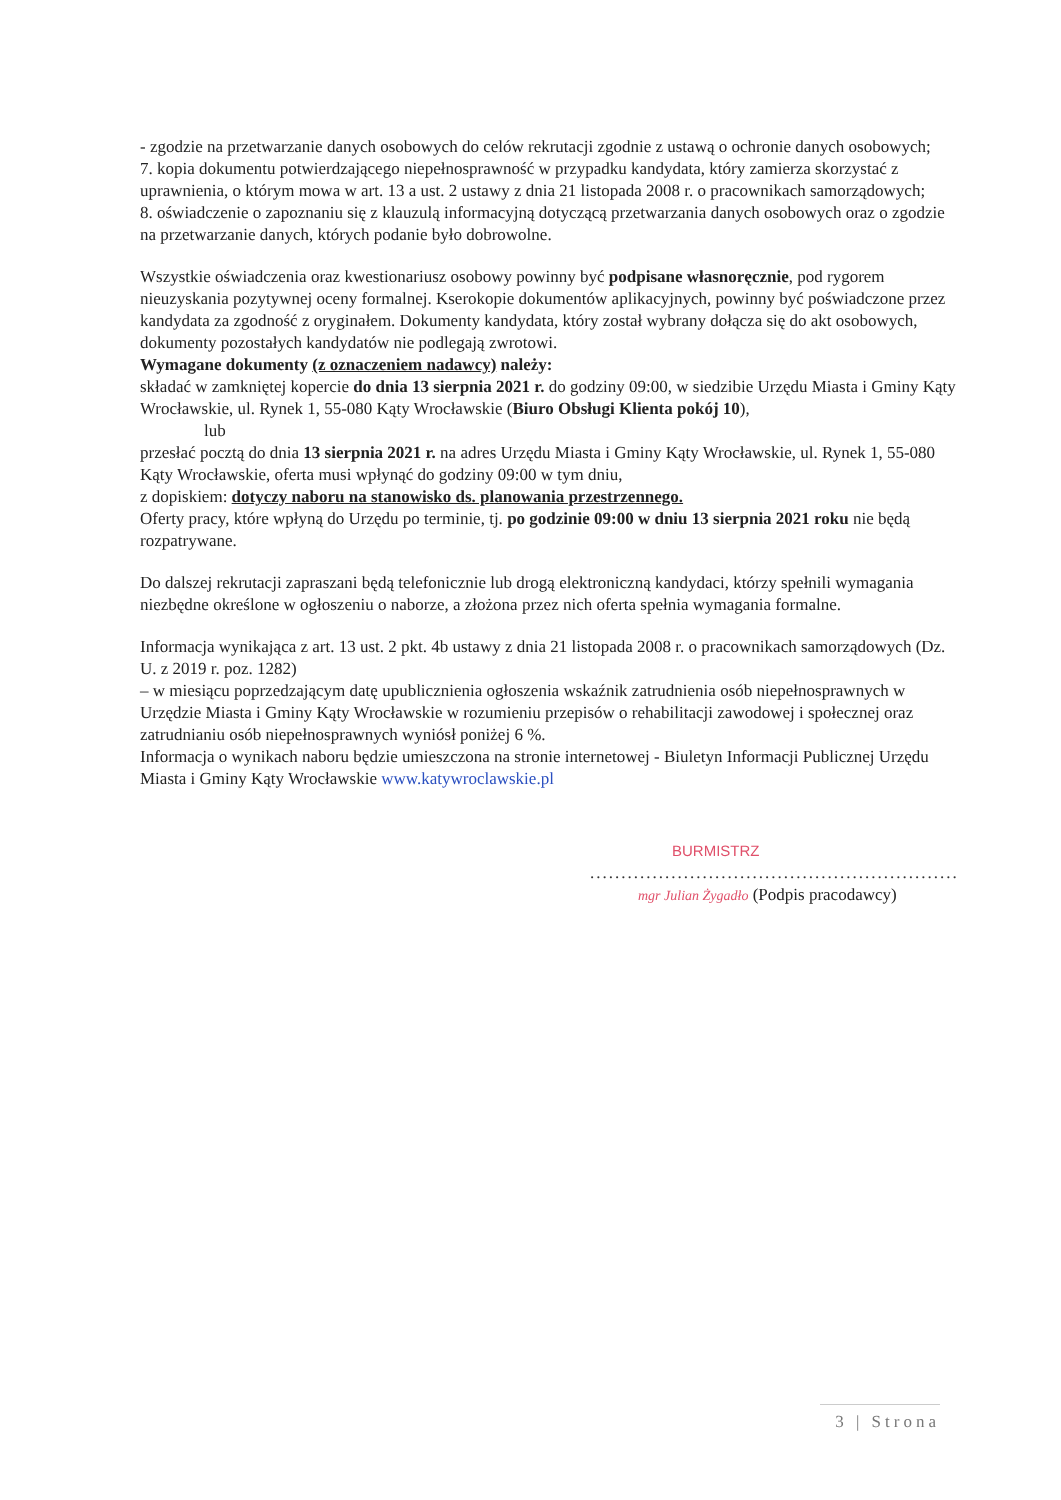- zgodzie na przetwarzanie danych osobowych do celów rekrutacji zgodnie z ustawą o ochronie danych osobowych;
7. kopia dokumentu potwierdzającego niepełnosprawność w przypadku kandydata, który zamierza skorzystać z uprawnienia, o którym mowa w art. 13 a ust. 2 ustawy z dnia 21 listopada 2008 r. o pracownikach samorządowych;
8. oświadczenie o zapoznaniu się z klauzulą informacyjną dotyczącą przetwarzania danych osobowych oraz o zgodzie na przetwarzanie danych, których podanie było dobrowolne.
Wszystkie oświadczenia oraz kwestionariusz osobowy powinny być podpisane własnoręcznie, pod rygorem nieuzyskania pozytywnej oceny formalnej. Kserokopie dokumentów aplikacyjnych, powinny być poświadczone przez kandydata za zgodność z oryginałem. Dokumenty kandydata, który został wybrany dołącza się do akt osobowych, dokumenty pozostałych kandydatów nie podlegają zwrotowi.
Wymagane dokumenty (z oznaczeniem nadawcy) należy:
składać w zamkniętej kopercie do dnia 13 sierpnia 2021 r. do godziny 09:00, w siedzibie Urzędu Miasta i Gminy Kąty Wrocławskie, ul. Rynek 1, 55-080 Kąty Wrocławskie (Biuro Obsługi Klienta pokój 10),
lub
przesłać pocztą do dnia 13 sierpnia 2021 r. na adres Urzędu Miasta i Gminy Kąty Wrocławskie, ul. Rynek 1, 55-080 Kąty Wrocławskie, oferta musi wpłynąć do godziny 09:00 w tym dniu,
z dopiskiem: dotyczy naboru na stanowisko ds. planowania przestrzennego.
Oferty pracy, które wpłyną do Urzędu po terminie, tj. po godzinie 09:00 w dniu 13 sierpnia 2021 roku nie będą rozpatrywane.
Do dalszej rekrutacji zapraszani będą telefonicznie lub drogą elektroniczną kandydaci, którzy spełnili wymagania niezbędne określone w ogłoszeniu o naborze, a złożona przez nich oferta spełnia wymagania formalne.
Informacja wynikająca z art. 13 ust. 2 pkt. 4b ustawy z dnia 21 listopada 2008 r. o pracownikach samorządowych (Dz. U. z 2019 r. poz. 1282)
– w miesiącu poprzedzającym datę upublicznienia ogłoszenia wskaźnik zatrudnienia osób niepełnosprawnych w Urzędzie Miasta i Gminy Kąty Wrocławskie w rozumieniu przepisów o rehabilitacji zawodowej i społecznej oraz zatrudnianiu osób niepełnosprawnych wyniósł poniżej 6 %.
Informacja o wynikach naboru będzie umieszczona na stronie internetowej - Biuletyn Informacji Publicznej Urzędu Miasta i Gminy Kąty Wrocławskie www.katywroclawskie.pl
BURMISTRZ
...........................................................
mgr Julian Żygadło (Podpis pracodawcy)
3 | Strona